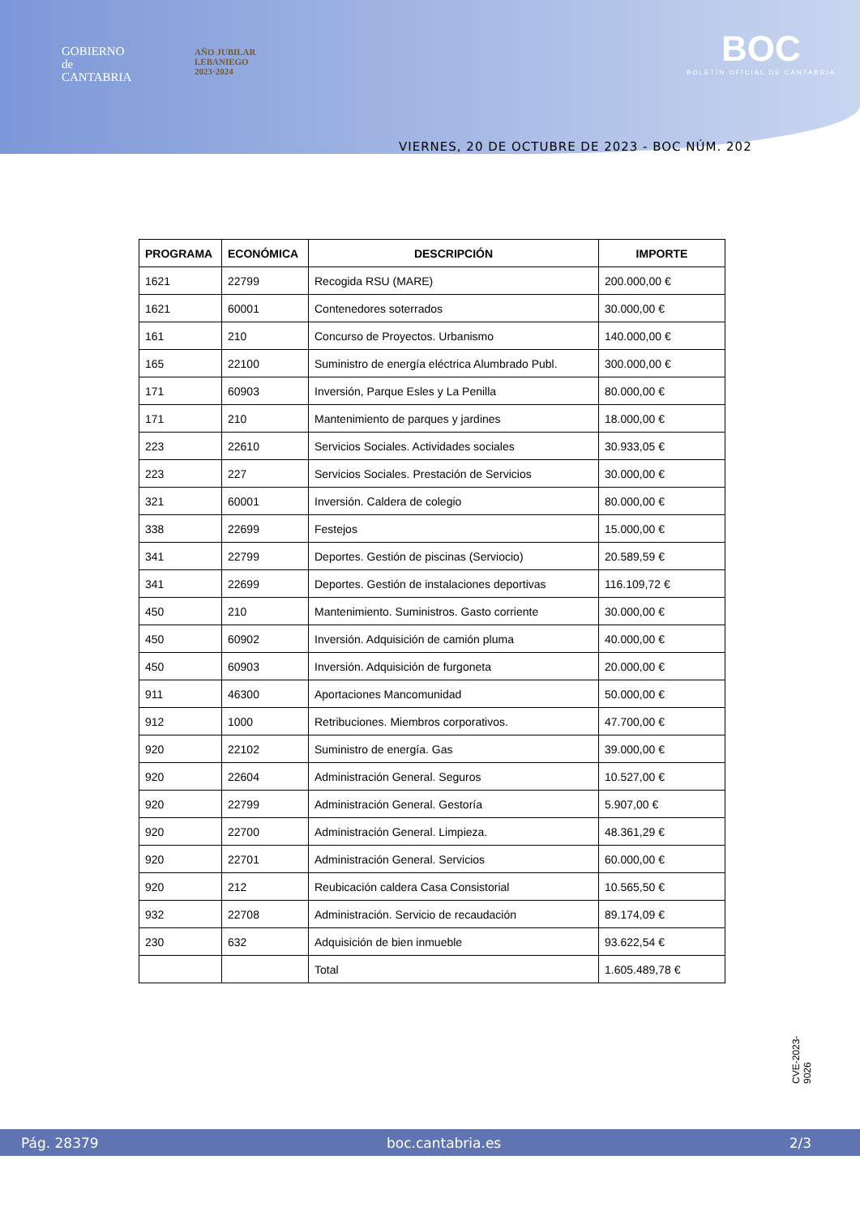GOBIERNO
de
CANTABRIA
AÑO JUBILAR
LEBANIEGO
2023·2024
BOC
BOLETÍN OFICIAL DE CANTABRIA
VIERNES, 20 DE OCTUBRE DE 2023 - BOC NÚM. 202
| PROGRAMA | ECONÓMICA | DESCRIPCIÓN | IMPORTE |
| --- | --- | --- | --- |
| 1621 | 22799 | Recogida RSU (MARE) | 200.000,00 € |
| 1621 | 60001 | Contenedores soterrados | 30.000,00 € |
| 161 | 210 | Concurso de Proyectos. Urbanismo | 140.000,00 € |
| 165 | 22100 | Suministro de energía eléctrica Alumbrado Publ. | 300.000,00 € |
| 171 | 60903 | Inversión, Parque Esles y La Penilla | 80.000,00 € |
| 171 | 210 | Mantenimiento de parques y jardines | 18.000,00 € |
| 223 | 22610 | Servicios Sociales. Actividades sociales | 30.933,05 € |
| 223 | 227 | Servicios Sociales. Prestación de Servicios | 30.000,00 € |
| 321 | 60001 | Inversión. Caldera de colegio | 80.000,00 € |
| 338 | 22699 | Festejos | 15.000,00 € |
| 341 | 22799 | Deportes. Gestión de piscinas (Serviocio) | 20.589,59 € |
| 341 | 22699 | Deportes. Gestión de instalaciones deportivas | 116.109,72 € |
| 450 | 210 | Mantenimiento. Suministros. Gasto corriente | 30.000,00 € |
| 450 | 60902 | Inversión. Adquisición de camión pluma | 40.000,00 € |
| 450 | 60903 | Inversión. Adquisición de furgoneta | 20.000,00 € |
| 911 | 46300 | Aportaciones Mancomunidad | 50.000,00 € |
| 912 | 1000 | Retribuciones. Miembros corporativos. | 47.700,00 € |
| 920 | 22102 | Suministro de energía. Gas | 39.000,00 € |
| 920 | 22604 | Administración General. Seguros | 10.527,00 € |
| 920 | 22799 | Administración General. Gestoría | 5.907,00 € |
| 920 | 22700 | Administración General. Limpieza. | 48.361,29 € |
| 920 | 22701 | Administración General. Servicios | 60.000,00 € |
| 920 | 212 | Reubicación caldera Casa Consistorial | 10.565,50 € |
| 932 | 22708 | Administración. Servicio de recaudación | 89.174,09 € |
| 230 | 632 | Adquisición de bien inmueble | 93.622,54 € |
| | | Total | 1.605.489,78 € |
CVE-2023-9026
Pág. 28379 boc.cantabria.es 2/3